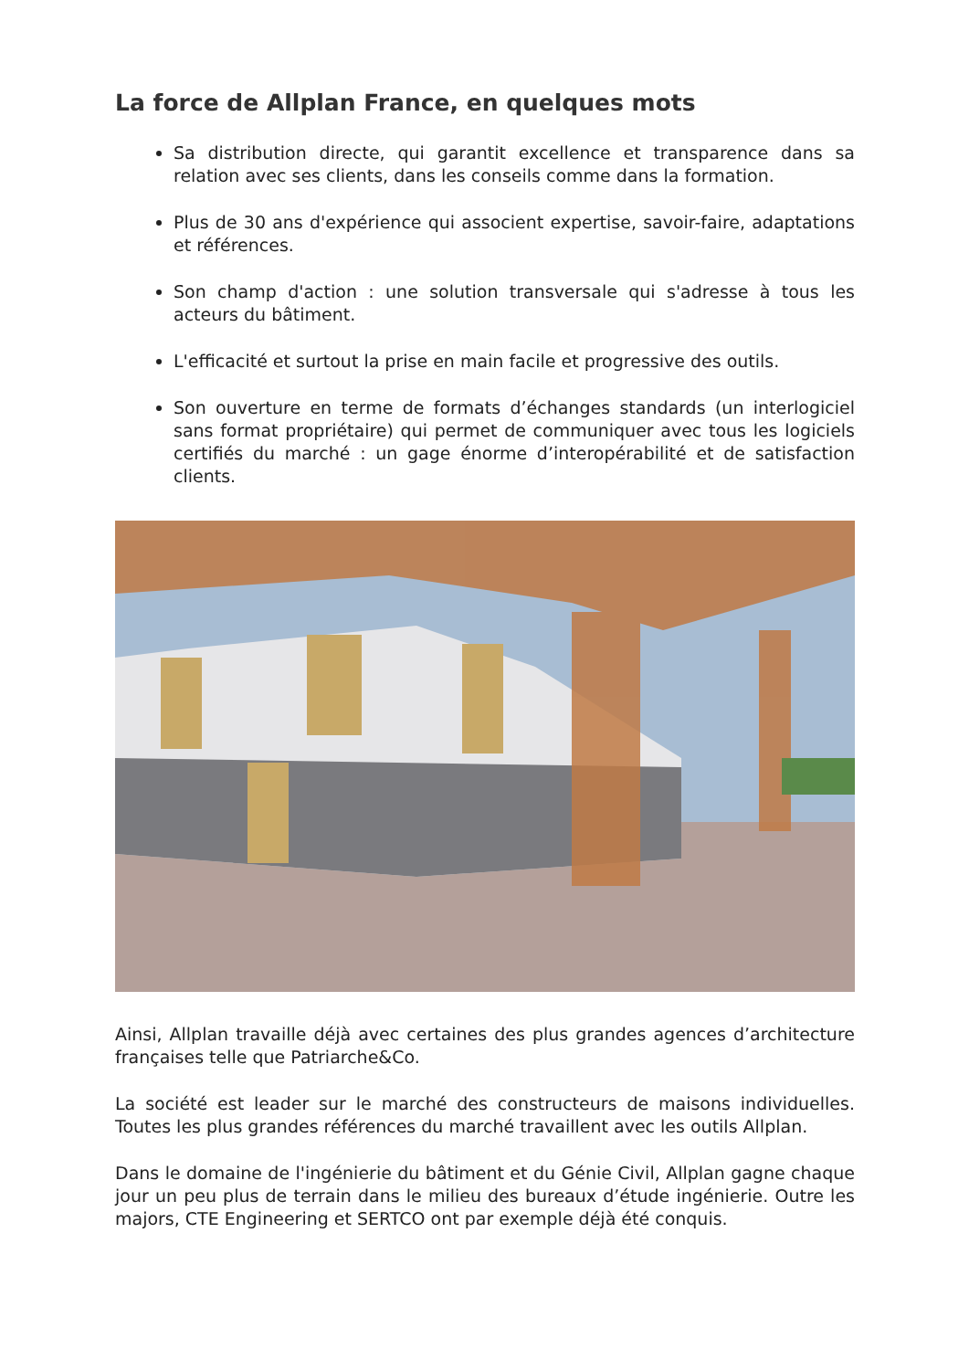La force de Allplan France, en quelques mots
Sa distribution directe, qui garantit excellence et transparence dans sa relation avec ses clients, dans les conseils comme dans la formation.
Plus de 30 ans d'expérience qui associent expertise, savoir-faire, adaptations et références.
Son champ d'action : une solution transversale qui s'adresse à tous les acteurs du bâtiment.
L'efficacité et surtout la prise en main facile et progressive des outils.
Son ouverture en terme de formats d’échanges standards (un interlogiciel sans format propriétaire) qui permet de communiquer avec tous les logiciels certifiés du marché : un gage énorme d’interopérabilité et de satisfaction clients.
Ainsi, Allplan travaille déjà avec certaines des plus grandes agences d’architecture françaises telle que Patriarche&Co.
La société est leader sur le marché des constructeurs de maisons individuelles. Toutes les plus grandes références du marché travaillent avec les outils Allplan.
Dans le domaine de l'ingénierie du bâtiment et du Génie Civil, Allplan gagne chaque jour un peu plus de terrain dans le milieu des bureaux d’étude ingénierie. Outre les majors, CTE Engineering et SERTCO ont par exemple déjà été conquis.